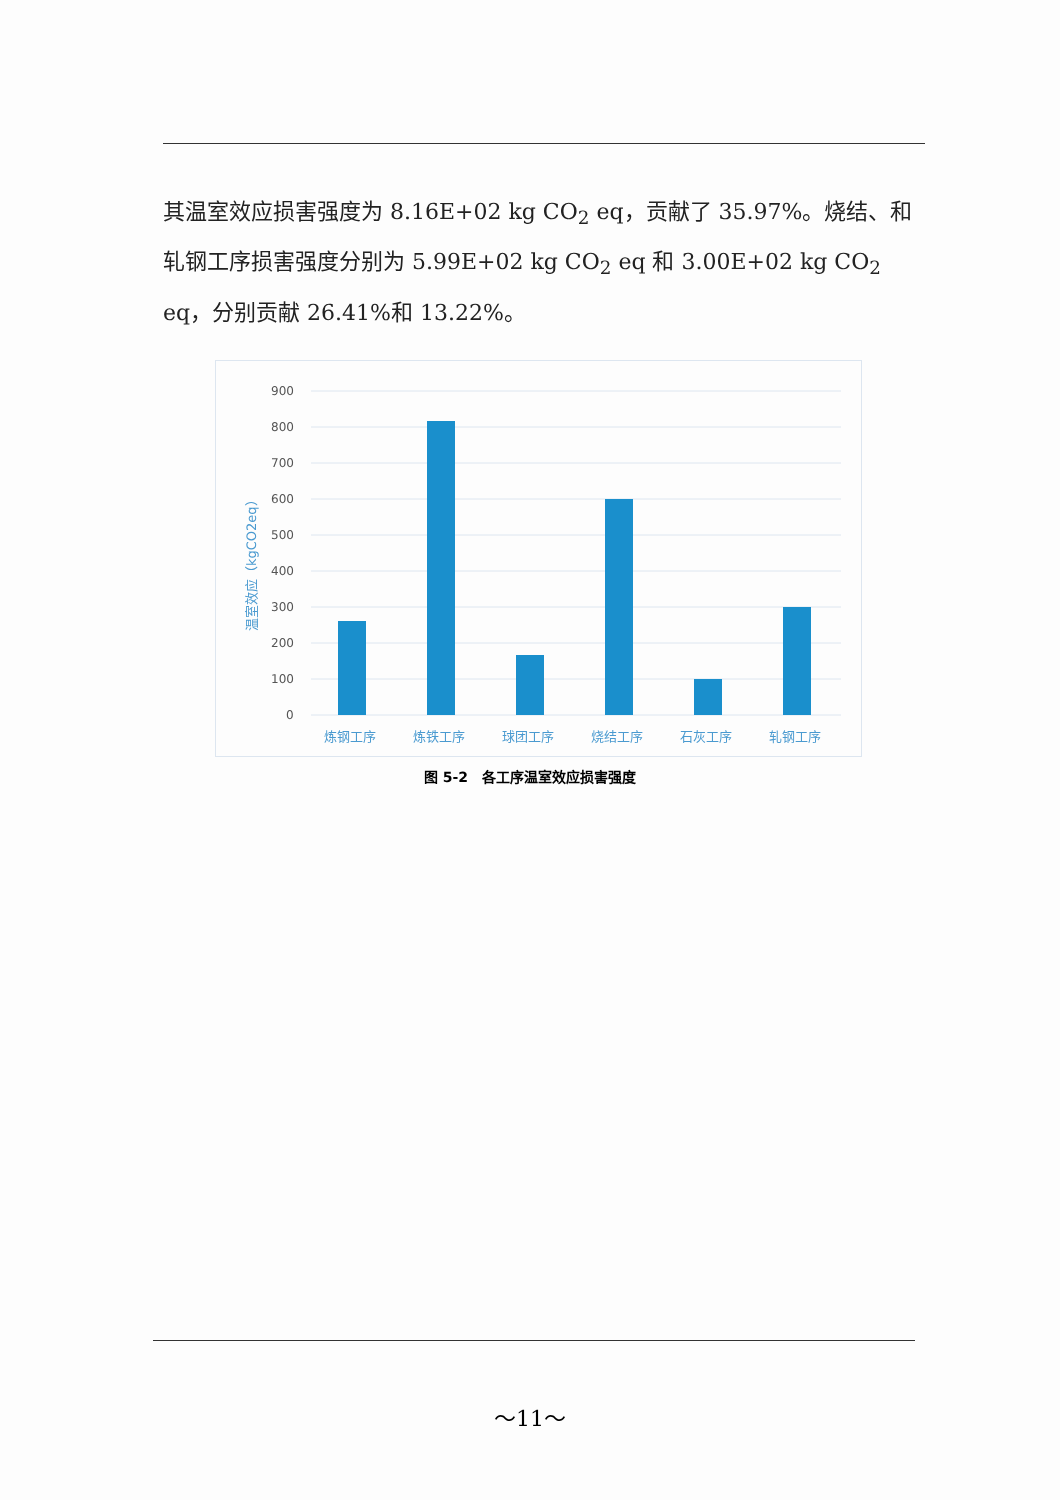其温室效应损害强度为 8.16E+02 kg CO<sub>2</sub> eq，贡献了 35.97%。烧结、和轧钢工序损害强度分别为 5.99E+02 kg CO<sub>2</sub> eq 和 3.00E+02 kg CO<sub>2</sub> eq，分别贡献 26.41%和 13.22%。
温室效应（kgCO2eq）
900
800
700
600
500
400
300
200
100
0
炼钢工序
炼铁工序
球团工序
烧结工序
石灰工序
轧钢工序
图 5-2　各工序温室效应损害强度
～11～